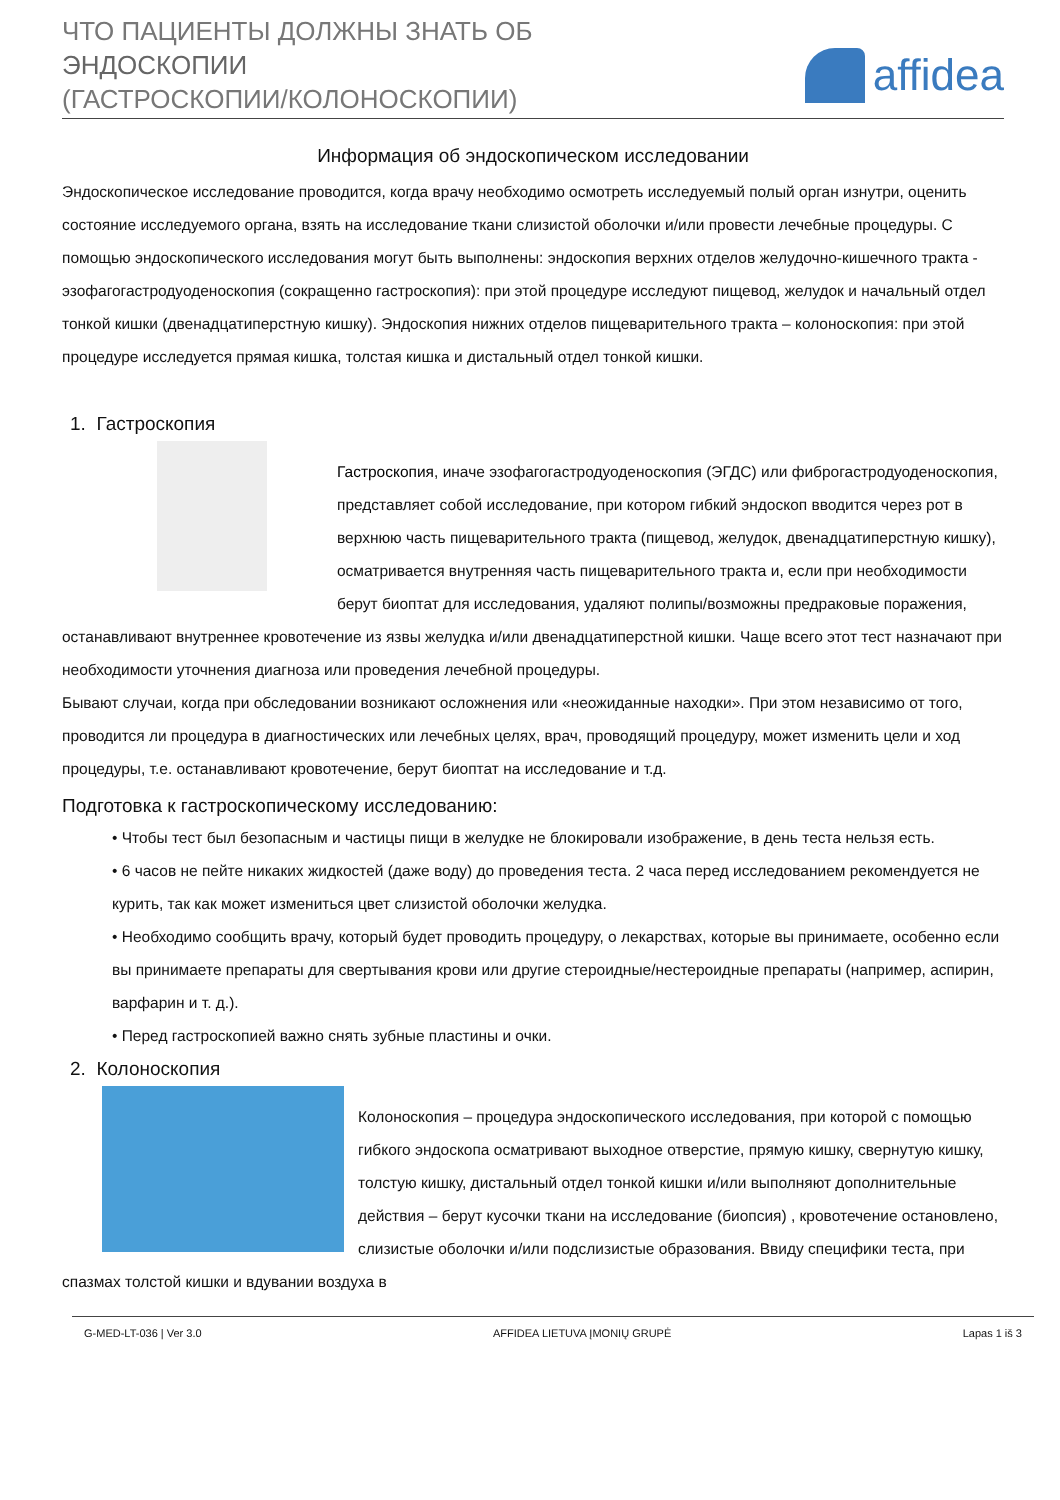ЧТО ПАЦИЕНТЫ ДОЛЖНЫ ЗНАТЬ ОБ
ЭНДОСКОПИИ
(ГАСТРОСКОПИИ/КОЛОНОСКОПИИ)
affidea
Информация об эндоскопическом исследовании
Эндоскопическое исследование проводится, когда врачу необходимо осмотреть исследуемый полый орган изнутри, оценить состояние исследуемого органа, взять на исследование ткани слизистой оболочки и/или провести лечебные процедуры. С помощью эндоскопического исследования могут быть выполнены: эндоскопия верхних отделов желудочно-кишечного тракта - эзофагогастродуоденоскопия (сокращенно гастроскопия): при этой процедуре исследуют пищевод, желудок и начальный отдел тонкой кишки (двенадцатиперстную кишку). Эндоскопия нижних отделов пищеварительного тракта – колоноскопия: при этой процедуре исследуется прямая кишка, толстая кишка и дистальный отдел тонкой кишки.
1. Гастроскопия
Гастроскопия, иначе эзофагогастродуоденоскопия (ЭГДС) или фиброгастродуоденоскопия, представляет собой исследование, при котором гибкий эндоскоп вводится через рот в верхнюю часть пищеварительного тракта (пищевод, желудок, двенадцатиперстную кишку), осматривается внутренняя часть пищеварительного тракта и, если при необходимости берут биоптат для исследования, удаляют полипы/возможны предраковые поражения, останавливают внутреннее кровотечение из язвы желудка и/или двенадцатиперстной кишки. Чаще всего этот тест назначают при необходимости уточнения диагноза или проведения лечебной процедуры.
Бывают случаи, когда при обследовании возникают осложнения или «неожиданные находки». При этом независимо от того, проводится ли процедура в диагностических или лечебных целях, врач, проводящий процедуру, может изменить цели и ход процедуры, т.е. останавливают кровотечение, берут биоптат на исследование и т.д.
Подготовка к гастроскопическому исследованию:
• Чтобы тест был безопасным и частицы пищи в желудке не блокировали изображение, в день теста нельзя есть.
• 6 часов не пейте никаких жидкостей (даже воду) до проведения теста. 2 часа перед исследованием рекомендуется не курить, так как может измениться цвет слизистой оболочки желудка.
• Необходимо сообщить врачу, который будет проводить процедуру, о лекарствах, которые вы принимаете, особенно если вы принимаете препараты для свертывания крови или другие стероидные/нестероидные препараты (например, аспирин, варфарин и т. д.).
• Перед гастроскопией важно снять зубные пластины и очки.
2. Колоноскопия
Колоноскопия – процедура эндоскопического исследования, при которой с помощью гибкого эндоскопа осматривают выходное отверстие, прямую кишку, свернутую кишку, толстую кишку, дистальный отдел тонкой кишки и/или выполняют дополнительные действия – берут кусочки ткани на исследование (биопсия) , кровотечение остановлено, слизистые оболочки и/или подслизистые образования. Ввиду специфики теста, при спазмах толстой кишки и вдувании воздуха в
G-MED-LT-036 | Ver 3.0 AFFIDEA LIETUVA ĮMONIŲ GRUPĖ Lapas 1 iš 3